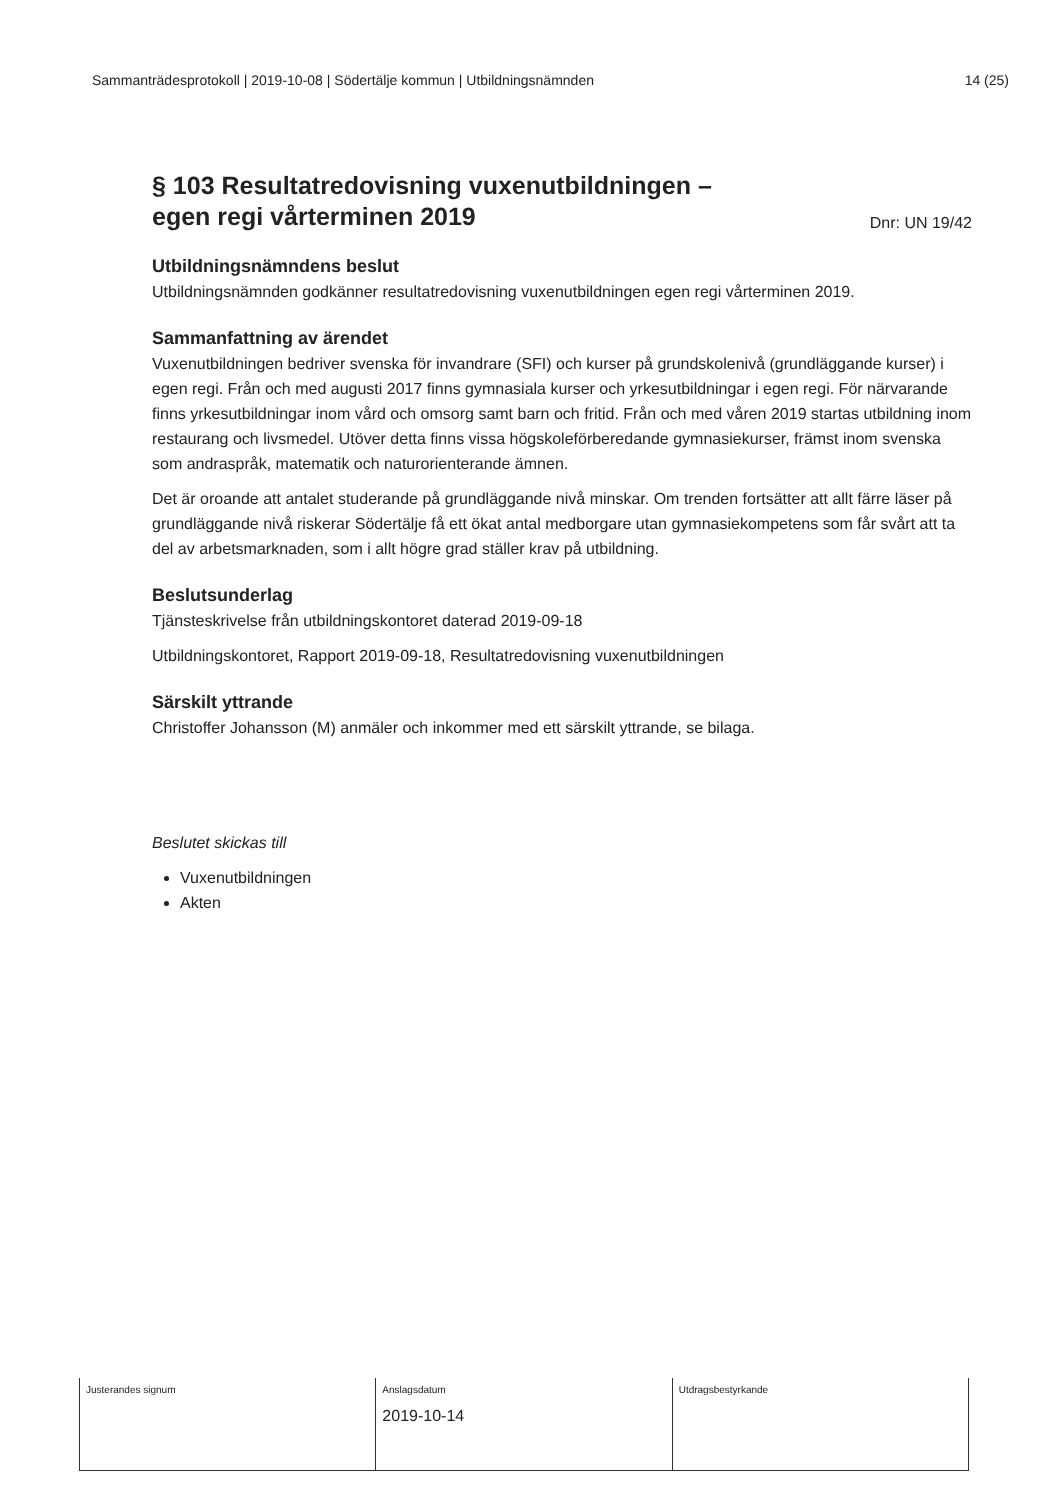Sammanträdesprotokoll | 2019-10-08 | Södertälje kommun | Utbildningsnämnden 14 (25)
§ 103 Resultatredovisning vuxenutbildningen –
egen regi vårterminen 2019
Dnr: UN 19/42
Utbildningsnämndens beslut
Utbildningsnämnden godkänner resultatredovisning vuxenutbildningen egen regi vårterminen 2019.
Sammanfattning av ärendet
Vuxenutbildningen bedriver svenska för invandrare (SFI) och kurser på grundskolenivå (grundläggande kurser) i egen regi. Från och med augusti 2017 finns gymnasiala kurser och yrkesutbildningar i egen regi. För närvarande finns yrkesutbildningar inom vård och omsorg samt barn och fritid. Från och med våren 2019 startas utbildning inom restaurang och livsmedel. Utöver detta finns vissa högskoleförberedande gymnasiekurser, främst inom svenska som andraspråk, matematik och naturorienterande ämnen.
Det är oroande att antalet studerande på grundläggande nivå minskar. Om trenden fortsätter att allt färre läser på grundläggande nivå riskerar Södertälje få ett ökat antal medborgare utan gymnasiekompetens som får svårt att ta del av arbetsmarknaden, som i allt högre grad ställer krav på utbildning.
Beslutsunderlag
Tjänsteskrivelse från utbildningskontoret daterad 2019-09-18
Utbildningskontoret, Rapport 2019-09-18, Resultatredovisning vuxenutbildningen
Särskilt yttrande
Christoffer Johansson (M) anmäler och inkommer med ett särskilt yttrande, se bilaga.
Beslutet skickas till
Vuxenutbildningen
Akten
| Justerandes signum | Anslagsdatum 2019-10-14 | Utdragsbestyrkande |